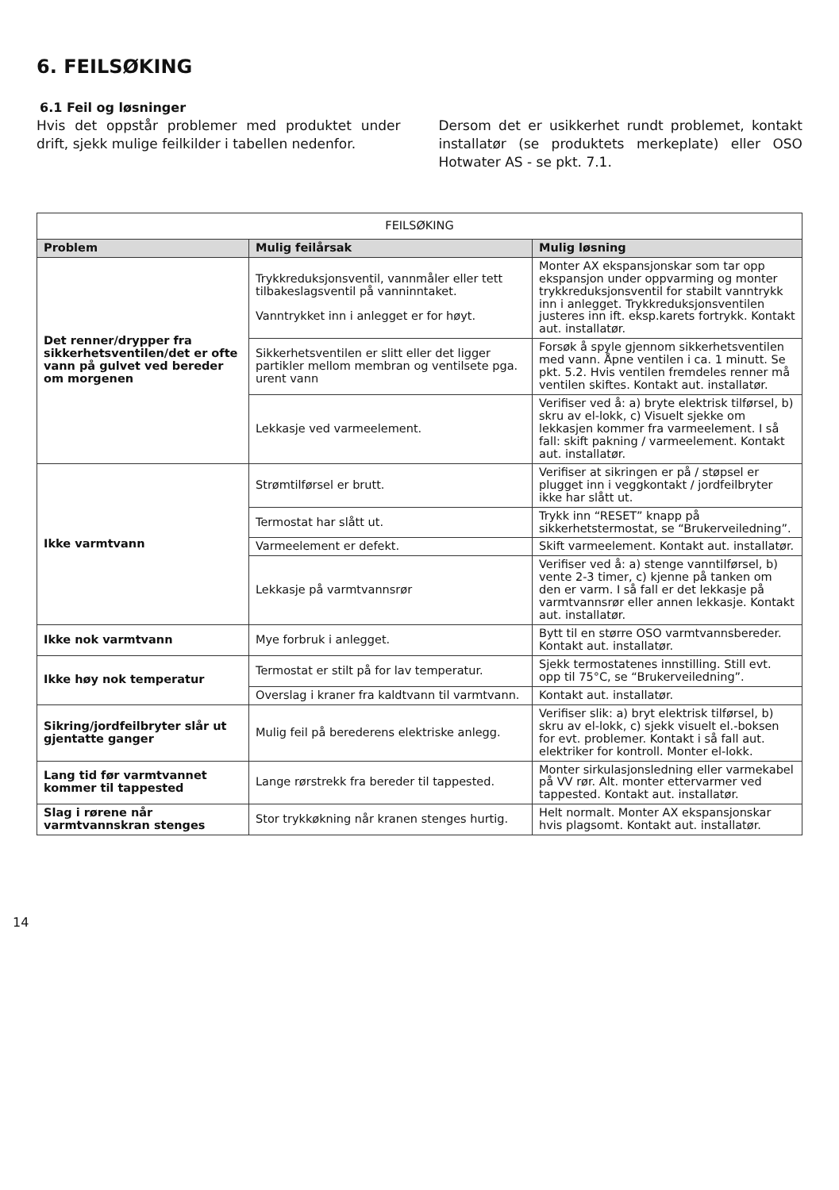6. FEILSØKING
6.1 Feil og løsninger
Hvis det oppstår problemer med produktet under drift, sjekk mulige feilkilder i tabellen nedenfor.
Dersom det er usikkerhet rundt problemet, kontakt installatør (se produktets merkeplate) eller OSO Hotwater AS - se pkt. 7.1.
| FEILSØKING | | |
| --- | --- | --- |
| Problem | Mulig feilårsak | Mulig løsning |
| Det renner/drypper fra sikkerhetsventilen/det er ofte vann på gulvet ved bereder om morgenen | Trykkreduksjonsventil, vannmåler eller tett tilbakeslagsventil på vanninntaket. Vanntrykket inn i anlegget er for høyt. | Monter AX ekspansjonskar som tar opp ekspansjon under oppvarming og monter trykkreduksjonsventil for stabilt vanntrykk inn i anlegget. Trykkreduksjonsventilen justeres inn ift. eksp.karets fortrykk. Kontakt aut. installatør. |
| | Sikkerhetsventilen er slitt eller det ligger partikler mellom membran og ventilsete pga. urent vann | Forsøk å spyle gjennom sikkerhetsventilen med vann. Åpne ventilen i ca. 1 minutt. Se pkt. 5.2. Hvis ventilen fremdeles renner må ventilen skiftes. Kontakt aut. installatør. |
| | Lekkasje ved varmeelement. | Verifiser ved å: a) bryte elektrisk tilførsel, b) skru av el-lokk, c) Visuelt sjekke om lekkasjen kommer fra varmeelement. I så fall: skift pakning / varmeelement. Kontakt aut. installatør. |
| Ikke varmtvann | Strømtilførsel er brutt. | Verifiser at sikringen er på / støpsel er plugget inn i veggkontakt / jordfeilbryter ikke har slått ut. |
| | Termostat har slått ut. | Trykk inn “RESET” knapp på sikkerhetstermostat, se “Brukerveiledning”. |
| | Varmeelement er defekt. | Skift varmeelement. Kontakt aut. installatør. |
| | Lekkasje på varmtvannsrør | Verifiser ved å: a) stenge vanntilførsel, b) vente 2-3 timer, c) kjenne på tanken om den er varm. I så fall er det lekkasje på varmtvannsrør eller annen lekkasje. Kontakt aut. installatør. |
| Ikke nok varmtvann | Mye forbruk i anlegget. | Bytt til en større OSO varmtvannsbereder. Kontakt aut. installatør. |
| Ikke høy nok temperatur | Termostat er stilt på for lav temperatur. | Sjekk termostatenes innstilling. Still evt. opp til 75°C, se “Brukerveiledning”. |
| | Overslag i kraner fra kaldtvann til varmtvann. | Kontakt aut. installatør. |
| Sikring/jordfeilbryter slår ut gjentatte ganger | Mulig feil på berederens elektriske anlegg. | Verifiser slik: a) bryt elektrisk tilførsel, b) skru av el-lokk, c) sjekk visuelt el.-boksen for evt. problemer. Kontakt i så fall aut. elektriker for kontroll. Monter el-lokk. |
| Lang tid før varmtvannet kommer til tappested | Lange rørstrekk fra bereder til tappested. | Monter sirkulasjonsledning eller varmekabel på VV rør. Alt. monter ettervarmer ved tappested. Kontakt aut. installatør. |
| Slag i rørene når varmtvannskran stenges | Stor trykkøkning når kranen stenges hurtig. | Helt normalt. Monter AX ekspansjonskar hvis plagsomt. Kontakt aut. installatør. |
14